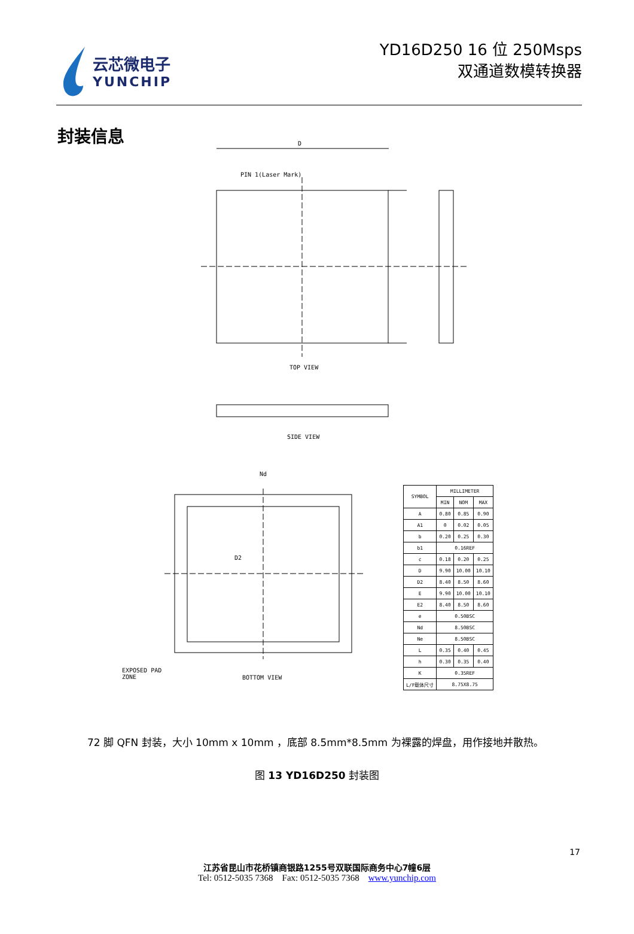云芯微电子
YUNCHIP
YD16D250 16 位 250Msps
双通道数模转换器
封装信息
D
PIN 1(Laser Mark)
TOP VIEW
SIDE VIEW
Nd
D2
BOTTOM VIEW
EXPOSED PAD
ZONE
| SYMBOL | MILLIMETER | | |
| --- | --- | --- | --- |
| | MIN | NOM | MAX |
| A | 0.80 | 0.85 | 0.90 |
| A1 | 0 | 0.02 | 0.05 |
| b | 0.20 | 0.25 | 0.30 |
| b1 | 0.16REF | | |
| c | 0.18 | 0.20 | 0.25 |
| D | 9.90 | 10.00 | 10.10 |
| D2 | 8.40 | 8.50 | 8.60 |
| E | 9.90 | 10.00 | 10.10 |
| E2 | 8.40 | 8.50 | 8.60 |
| e | 0.50BSC | | |
| Nd | 8.50BSC | | |
| Ne | 8.50BSC | | |
| L | 0.35 | 0.40 | 0.45 |
| h | 0.30 | 0.35 | 0.40 |
| K | 0.35REF | | |
| L/F载体尺寸 | 8.75X8.75 | | |
72 脚 QFN 封装，大小 10mm x 10mm ，底部 8.5mm*8.5mm 为裸露的焊盘，用作接地并散热。
图 13 YD16D250 封装图
17
江苏省昆山市花桥镇商银路1255号双联国际商务中心7幢6层
Tel: 0512-5035 7368 Fax: 0512-5035 7368 www.yunchip.com